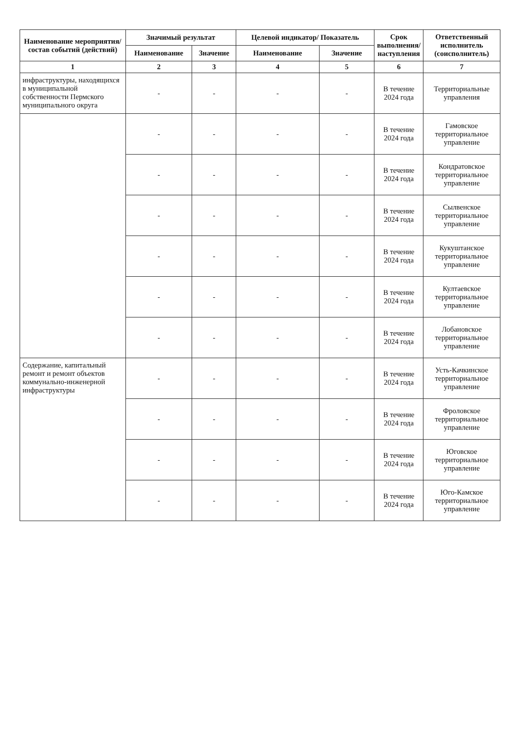| Наименование мероприятия/ состав событий (действий) | Значимый результат | | Целевой индикатор/ Показатель | | Срок выполнения/ наступления | Ответственный исполнитель (соисполнитель) |
| --- | --- | --- | --- | --- | --- | --- |
| | Наименование | Значение | Наименование | Значение | | |
| 1 | 2 | 3 | 4 | 5 | 6 | 7 |
| инфраструктуры, находящихся в муниципальной собственности Пермского муниципального округа | - | - | - | - | В течение 2024 года | Территориальные управления |
| | - | - | - | - | В течение 2024 года | Гамовское территориальное управление |
| | - | - | - | - | В течение 2024 года | Кондратовское территориальное управление |
| | - | - | - | - | В течение 2024 года | Сылвенское территориальное управление |
| | - | - | - | - | В течение 2024 года | Кукуштанское территориальное управление |
| | - | - | - | - | В течение 2024 года | Култаевское территориальное управление |
| | - | - | - | - | В течение 2024 года | Лобановское территориальное управление |
| Содержание, капитальный ремонт и ремонт объектов коммунально-инженерной инфраструктуры | - | - | - | - | В течение 2024 года | Усть-Качкинское территориальное управление |
| | - | - | - | - | В течение 2024 года | Фроловское территориальное управление |
| | - | - | - | - | В течение 2024 года | Юговское территориальное управление |
| | - | - | - | - | В течение 2024 года | Юго-Камское территориальное управление |